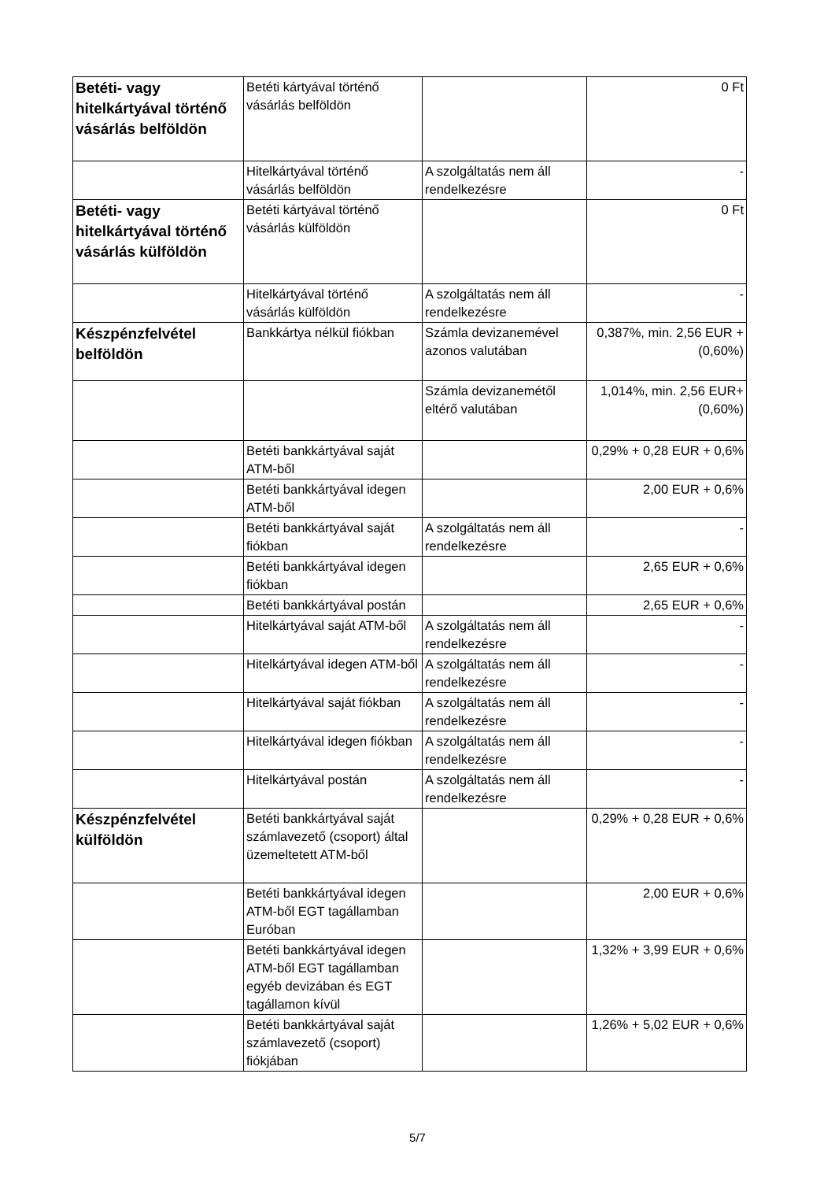| Betéti- vagy hitelkártyával történő vásárlás belföldön | Betéti kártyával történő vásárlás belföldön | | 0 Ft |
| | Hitelkártyával történő vásárlás belföldön | A szolgáltatás nem áll rendelkezésre | - |
| Betéti- vagy hitelkártyával történő vásárlás külföldön | Betéti kártyával történő vásárlás külföldön | | 0 Ft |
| | Hitelkártyával történő vásárlás külföldön | A szolgáltatás nem áll rendelkezésre | - |
| Készpénzfelvétel belföldön | Bankkártya nélkül fiókban | Számla devizanemével azonos valutában | 0,387%, min. 2,56 EUR + (0,60%) |
| | | Számla devizanemétől eltérő valutában | 1,014%, min. 2,56 EUR+ (0,60%) |
| | Betéti bankkártyával saját ATM-ből | | 0,29% + 0,28 EUR + 0,6% |
| | Betéti bankkártyával idegen ATM-ből | | 2,00 EUR + 0,6% |
| | Betéti bankkártyával saját fiókban | A szolgáltatás nem áll rendelkezésre | - |
| | Betéti bankkártyával idegen fiókban | | 2,65 EUR + 0,6% |
| | Betéti bankkártyával postán | | 2,65 EUR + 0,6% |
| | Hitelkártyával saját ATM-ből | A szolgáltatás nem áll rendelkezésre | - |
| | Hitelkártyával idegen ATM-ből | A szolgáltatás nem áll rendelkezésre | - |
| | Hitelkártyával saját fiókban | A szolgáltatás nem áll rendelkezésre | - |
| | Hitelkártyával idegen fiókban | A szolgáltatás nem áll rendelkezésre | - |
| | Hitelkártyával postán | A szolgáltatás nem áll rendelkezésre | - |
| Készpénzfelvétel külföldön | Betéti bankkártyával saját számlavezető (csoport) által üzemeltetett ATM-ből | | 0,29% + 0,28 EUR + 0,6% |
| | Betéti bankkártyával idegen ATM-ből EGT tagállamban Euróban | | 2,00 EUR + 0,6% |
| | Betéti bankkártyával idegen ATM-ből EGT tagállamban egyéb devizában és EGT tagállamon kívül | | 1,32% + 3,99 EUR + 0,6% |
| | Betéti bankkártyával saját számlavezető (csoport) fiókjában | | 1,26% + 5,02 EUR + 0,6% |
5/7